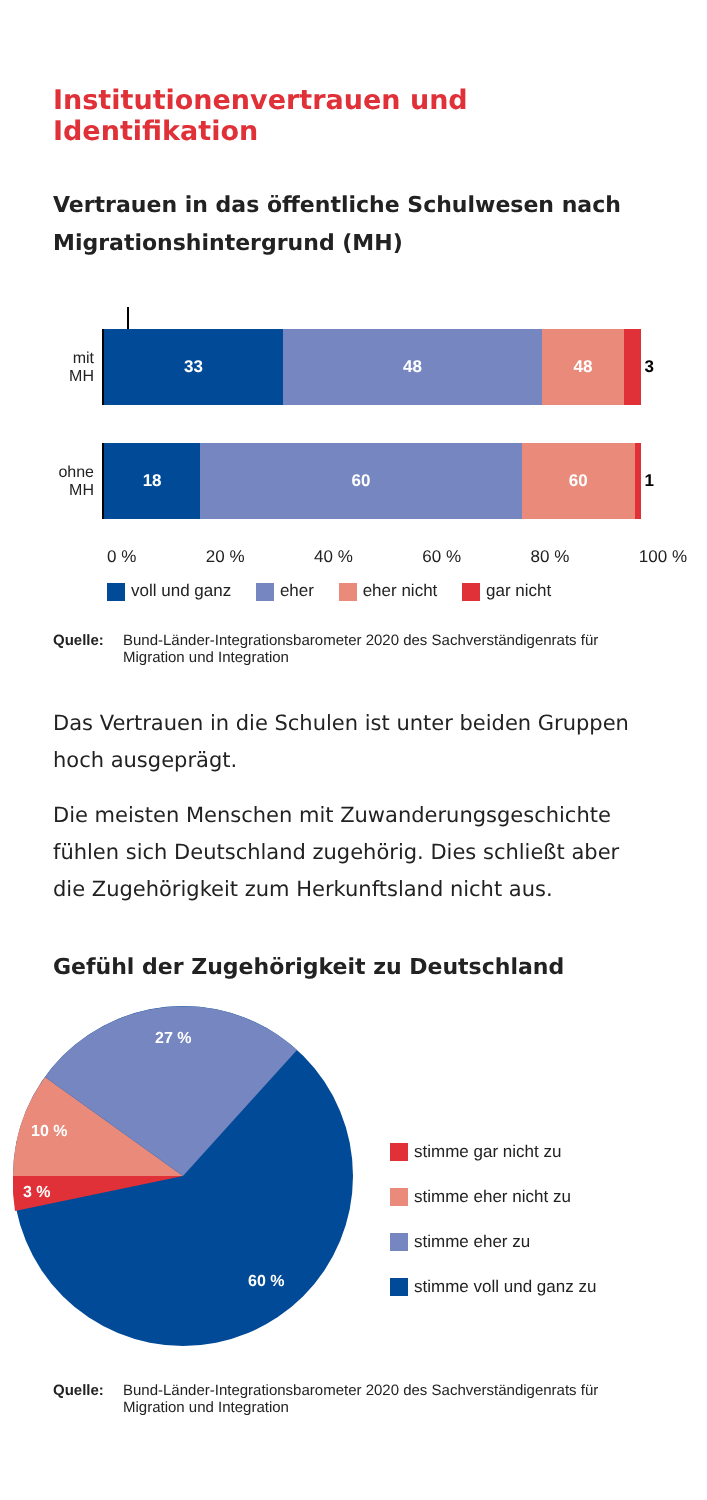Institutionenvertrauen und Identifikation
Vertrauen in das öffentliche Schulwesen nach Migrationshintergrund (MH)
mit MH
33 48 48 3
ohne MH
18 60 60 1
0 % 20 % 40 % 60 % 80 % 100 %
voll und ganz eher eher nicht gar nicht
Quelle: Bund-Länder-Integrationsbarometer 2020 des Sachverständigenrats für
Migration und Integration
Das Vertrauen in die Schulen ist unter beiden Gruppen hoch ausgeprägt.
Die meisten Menschen mit Zuwanderungsgeschichte fühlen sich Deutschland zugehörig. Dies schließt aber die Zugehörigkeit zum Herkunftsland nicht aus.
Gefühl der Zugehörigkeit zu Deutschland
27 %
10 %
3 %
60 %
stimme gar nicht zu
stimme eher nicht zu
stimme eher zu
stimme voll und ganz zu
Quelle: Bund-Länder-Integrationsbarometer 2020 des Sachverständigenrats für
Migration und Integration